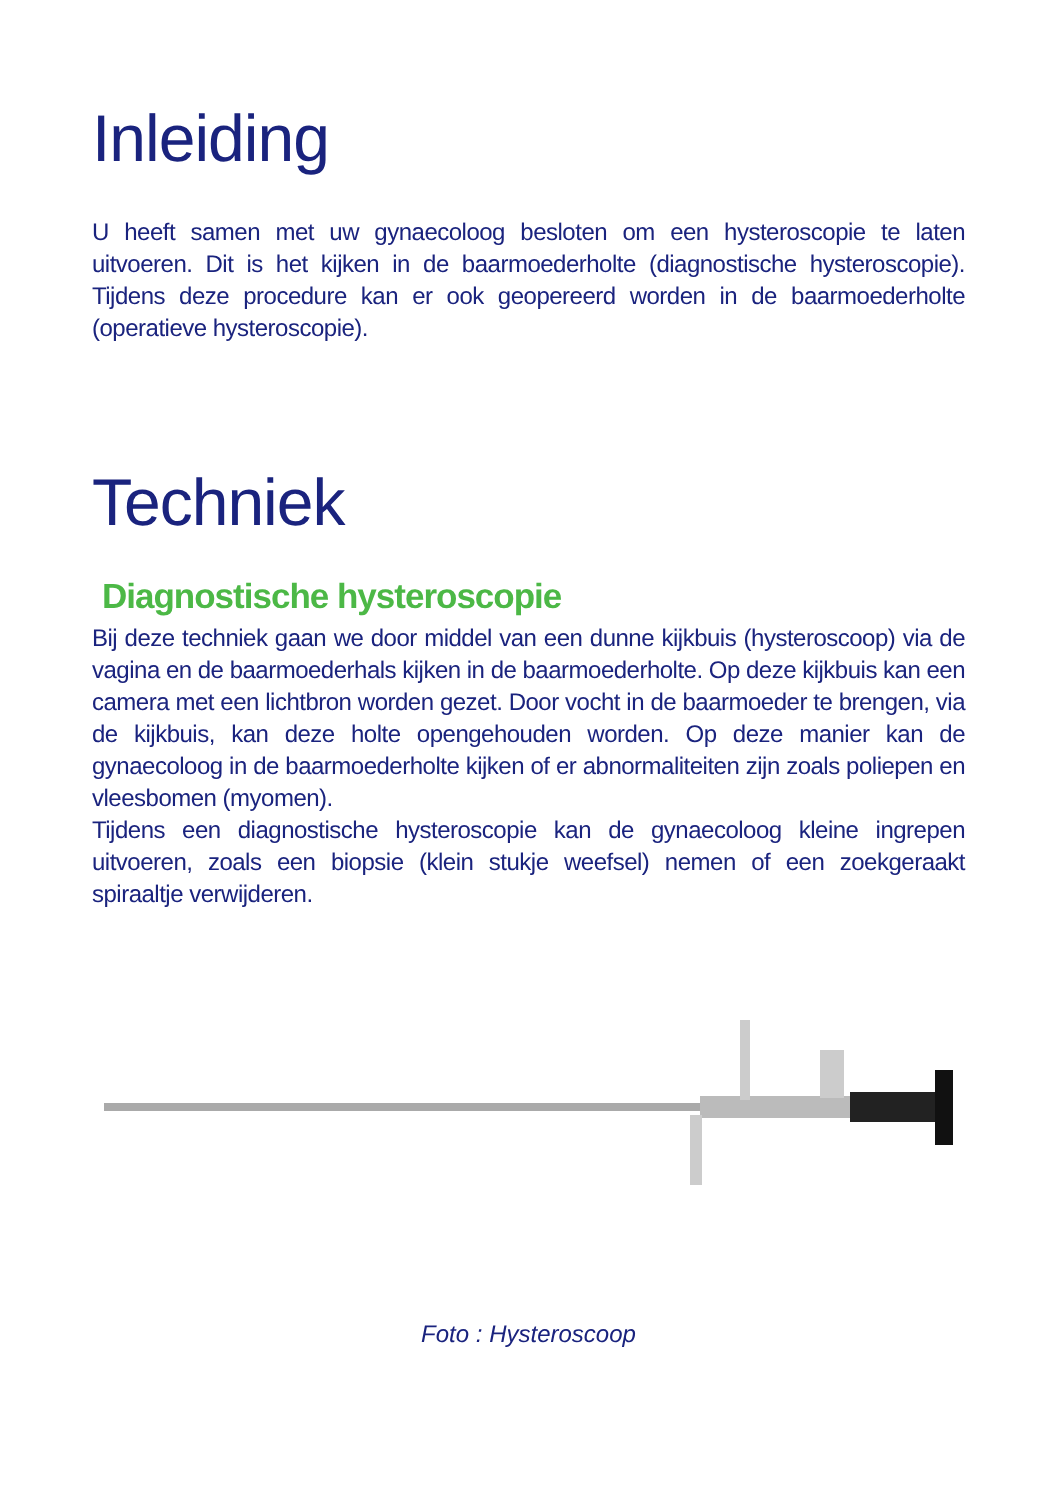Inleiding
U heeft samen met uw gynaecoloog besloten om een hysteroscopie te laten uitvoeren. Dit is het kijken in de baarmoederholte (diagnostische hysteroscopie). Tijdens deze procedure kan er ook geopereerd worden in de baarmoederholte (operatieve hysteroscopie).
Techniek
Diagnostische hysteroscopie
Bij deze techniek gaan we door middel van een dunne kijkbuis (hysteroscoop) via de vagina en de baarmoederhals kijken in de baarmoederholte. Op deze kijkbuis kan een camera met een lichtbron worden gezet. Door vocht in de baarmoeder te brengen, via de kijkbuis, kan deze holte opengehouden worden. Op deze manier kan de gynaecoloog in de baarmoederholte kijken of er abnormaliteiten zijn zoals poliepen en vleesbomen (myomen).
Tijdens een diagnostische hysteroscopie kan de gynaecoloog kleine ingrepen uitvoeren, zoals een biopsie (klein stukje weefsel) nemen of een zoekgeraakt spiraaltje verwijderen.
Foto : Hysteroscoop